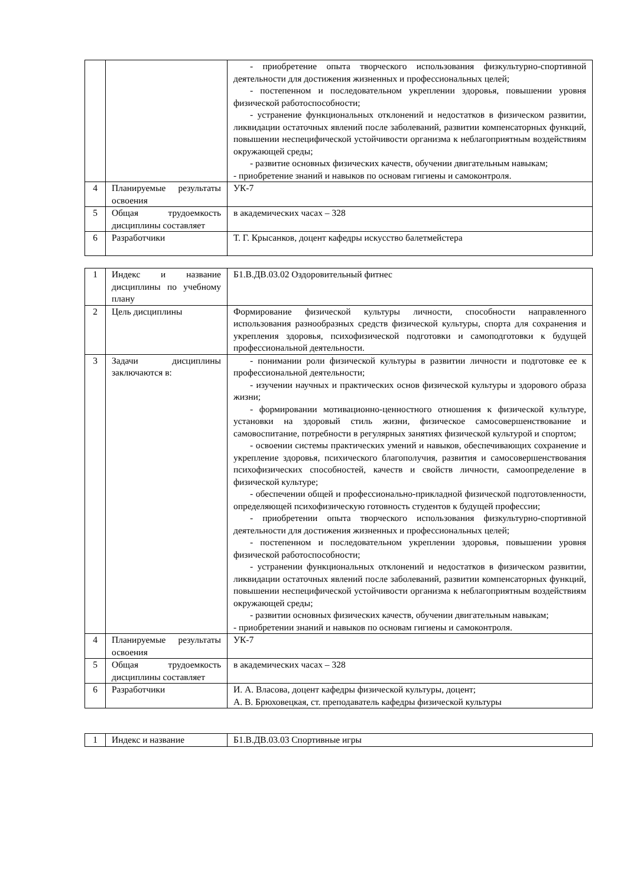| | | - приобретение опыта творческого использования физкультурно-спортивной деятельности для достижения жизненных и профессиональных целей; - постепенном и последовательном укреплении здоровья, повышении уровня физической работоспособности; - устранение функциональных отклонений и недостатков в физическом развитии, ликвидации остаточных явлений после заболеваний, развитии компенсаторных функций, повышении неспецифической устойчивости организма к неблагоприятным воздействиям окружающей среды; - развитие основных физических качеств, обучении двигательным навыкам; - приобретение знаний и навыков по основам гигиены и самоконтроля. |
| 4 | Планируемые результаты освоения | УК-7 |
| 5 | Общая трудоемкость дисциплины составляет | в академических часах – 328 |
| 6 | Разработчики | Т. Г. Крысанков, доцент кафедры искусство балетмейстера |
| 1 | Индекс и название дисциплины по учебному плану | Б1.В.ДВ.03.02 Оздоровительный фитнес |
| 2 | Цель дисциплины | Формирование физической культуры личности, способности направленного использования разнообразных средств физической культуры, спорта для сохранения и укрепления здоровья, психофизической подготовки и самоподготовки к будущей профессиональной деятельности. |
| 3 | Задачи дисциплины заключаются в: | - понимании роли физической культуры в развитии личности и подготовке ее к профессиональной деятельности; - изучении научных и практических основ физической культуры и здорового образа жизни; - формировании мотивационно-ценностного отношения к физической культуре, установки на здоровый стиль жизни, физическое самосовершенствование и самовоспитание, потребности в регулярных занятиях физической культурой и спортом; - освоении системы практических умений и навыков, обеспечивающих сохранение и укрепление здоровья, психического благополучия, развития и самосовершенствования психофизических способностей, качеств и свойств личности, самоопределение в физической культуре; - обеспечении общей и профессионально-прикладной физической подготовленности, определяющей психофизическую готовность студентов к будущей профессии; - приобретении опыта творческого использования физкультурно-спортивной деятельности для достижения жизненных и профессиональных целей; - постепенном и последовательном укреплении здоровья, повышении уровня физической работоспособности; - устранении функциональных отклонений и недостатков в физическом развитии, ликвидации остаточных явлений после заболеваний, развитии компенсаторных функций, повышении неспецифической устойчивости организма к неблагоприятным воздействиям окружающей среды; - развитии основных физических качеств, обучении двигательным навыкам; - приобретении знаний и навыков по основам гигиены и самоконтроля. |
| 4 | Планируемые результаты освоения | УК-7 |
| 5 | Общая трудоемкость дисциплины составляет | в академических часах – 328 |
| 6 | Разработчики | И. А. Власова, доцент кафедры физической культуры, доцент; А. В. Брюховецкая, ст. преподаватель кафедры физической культуры |
| 1 | Индекс и название | Б1.В.ДВ.03.03 Спортивные игры |